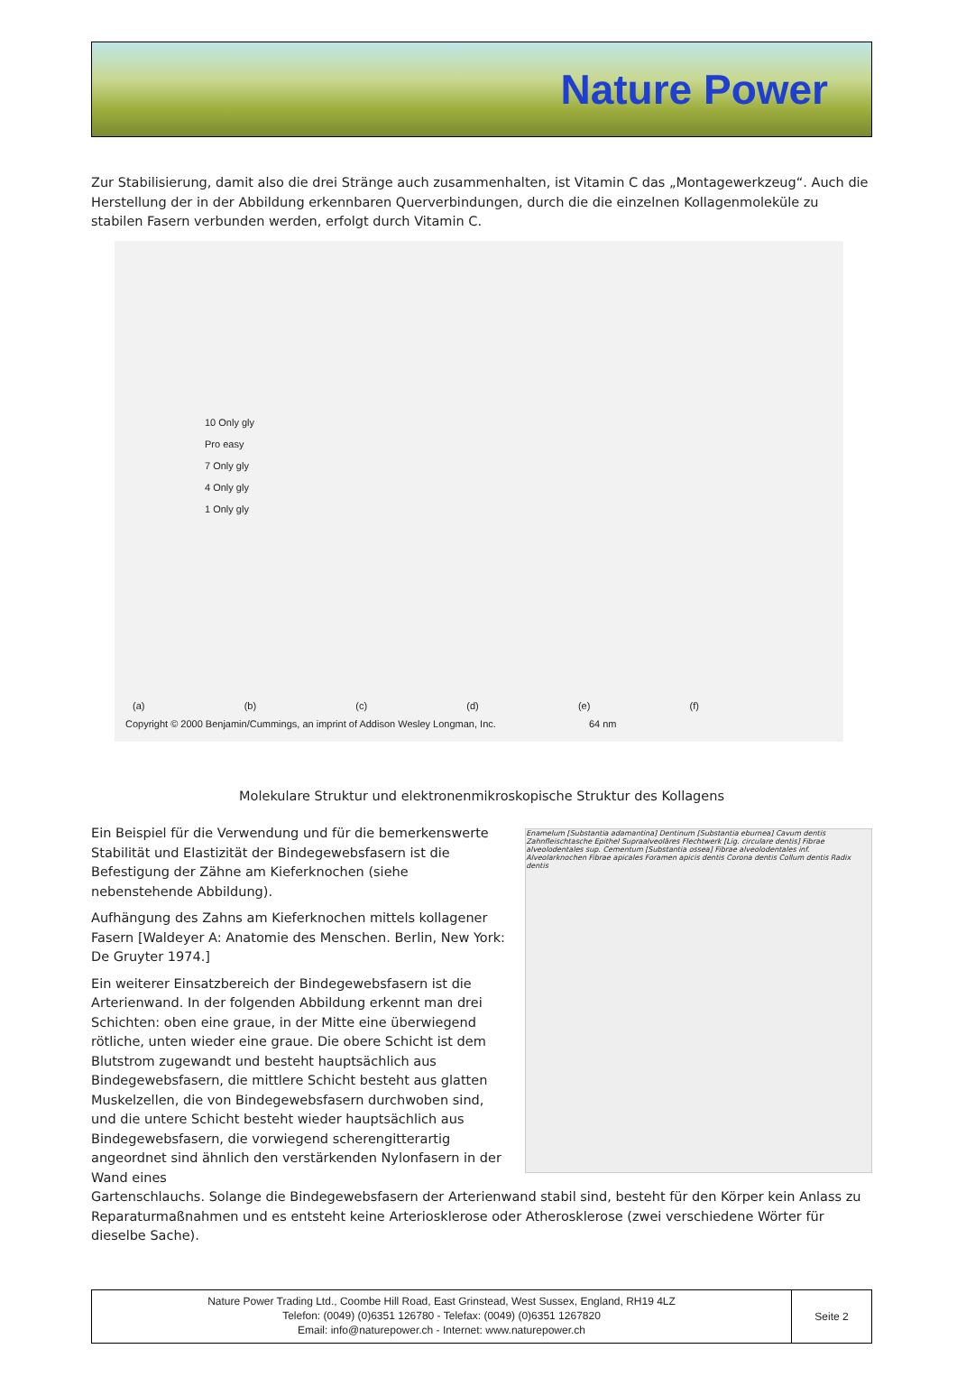Nature Power
Zur Stabilisierung, damit also die drei Stränge auch zusammenhalten, ist Vitamin C das „Montagewerkzeug“. Auch die Herstellung der in der Abbildung erkennbaren Querverbindungen, durch die die einzelnen Kollagenmoleküle zu stabilen Fasern verbunden werden, erfolgt durch Vitamin C.
10 Only gly
Pro easy
7 Only gly
4 Only gly
1 Only gly
(a) (b) (c) (d) (e) (f)
Copyright © 2000 Benjamin/Cummings, an imprint of Addison Wesley Longman, Inc. 64 nm
Molekulare Struktur und elektronenmikroskopische Struktur des Kollagens
Ein Beispiel für die Verwendung und für die bemerkenswerte Stabilität und Elastizität der Bindegewebsfasern ist die Befestigung der Zähne am Kieferknochen (siehe nebenstehende Abbildung).
Aufhängung des Zahns am Kieferknochen mittels kollagener Fasern [Waldeyer A: Anatomie des Menschen. Berlin, New York: De Gruyter 1974.]
Ein weiterer Einsatzbereich der Bindegewebsfasern ist die Arterienwand. In der folgenden Abbildung erkennt man drei Schichten: oben eine graue, in der Mitte eine überwiegend rötliche, unten wieder eine graue. Die obere Schicht ist dem Blutstrom zugewandt und besteht hauptsächlich aus Bindegewebsfasern, die mittlere Schicht besteht aus glatten Muskelzellen, die von Bindegewebsfasern durchwoben sind, und die untere Schicht besteht wieder hauptsächlich aus Bindegewebsfasern, die vorwiegend scherengitterartig angeordnet sind ähnlich den verstärkenden Nylonfasern in der Wand eines
Enamelum [Substantia adamantina] Dentinum [Substantia eburnea] Cavum dentis Zahnfleischtasche Epithel Supraalveoläres Flechtwerk [Lig. circulare dentis] Fibrae alveolodentales sup. Cementum [Substantia ossea] Fibrae alveolodentales inf. Alveolarknochen Fibrae apicales Foramen apicis dentis Corona dentis Collum dentis Radix dentis
Gartenschlauchs. Solange die Bindegewebsfasern der Arterienwand stabil sind, besteht für den Körper kein Anlass zu Reparaturmaßnahmen und es entsteht keine Arteriosklerose oder Atherosklerose (zwei verschiedene Wörter für dieselbe Sache).
Nature Power Trading Ltd., Coombe Hill Road, East Grinstead, West Sussex, England, RH19 4LZ
Telefon: (0049) (0)6351 126780 - Telefax: (0049) (0)6351 1267820
Email: info@naturepower.ch - Internet: www.naturepower.ch
Seite 2